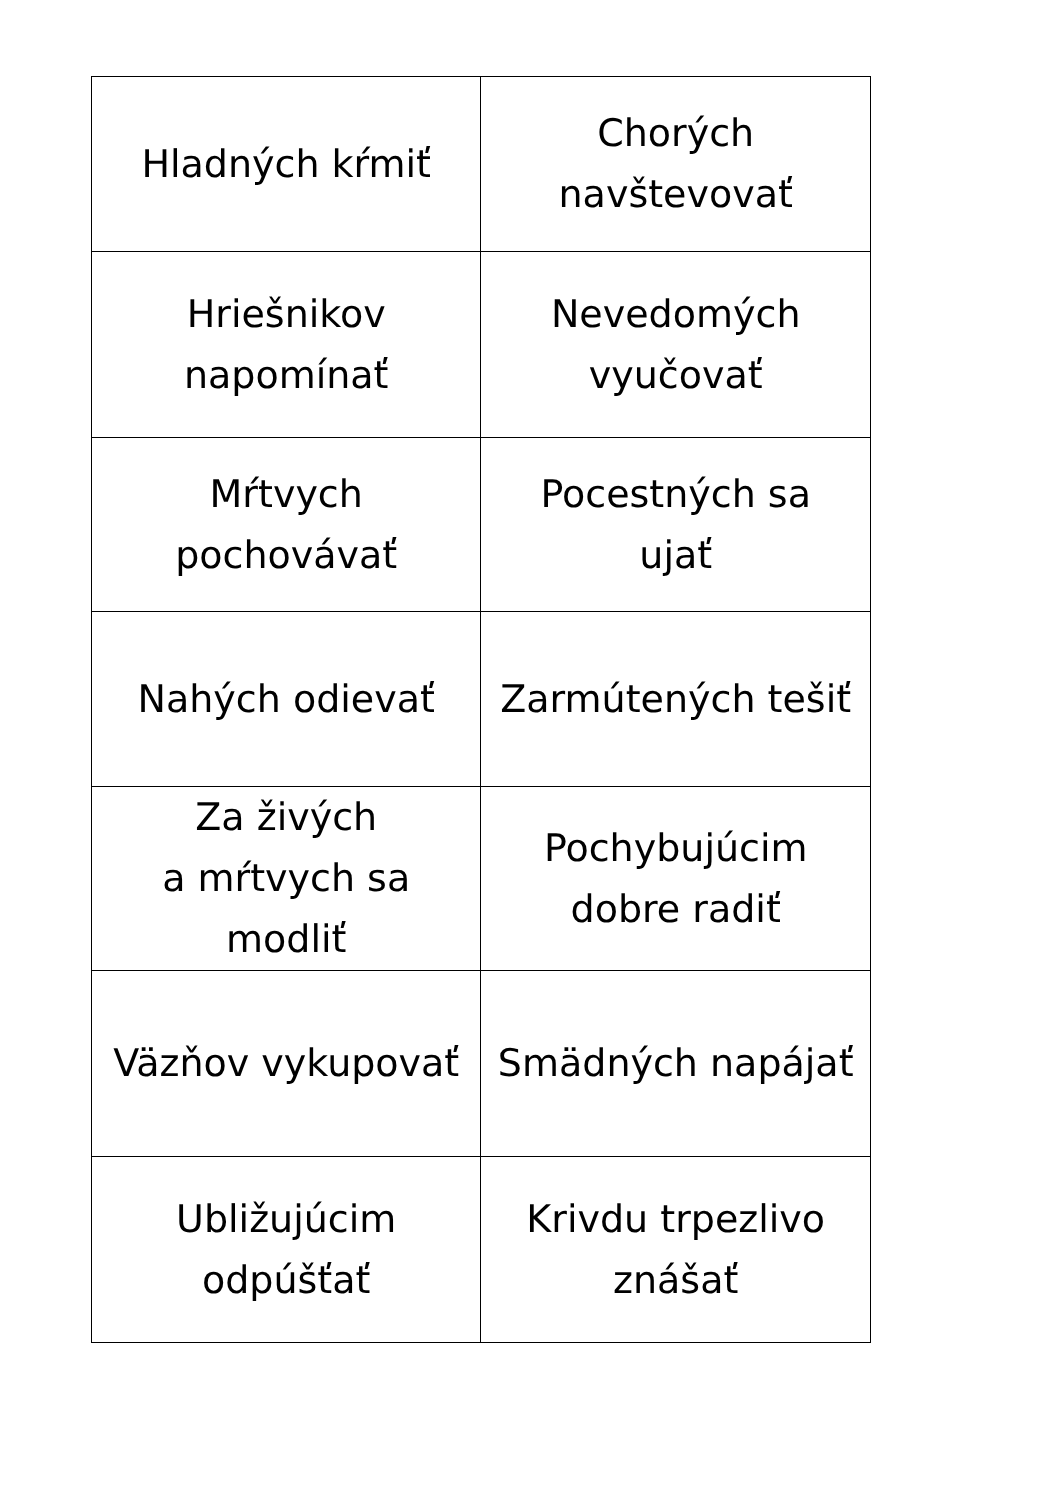| Hladných kŕmiť | Chorých navštevovať |
| Hriešnikov napomínať | Nevedomých vyučovať |
| Mŕtvych pochovávať | Pocestných sa ujať |
| Nahých odievať | Zarmútených tešiť |
| Za živých a mŕtvych sa modliť | Pochybujúcim dobre radiť |
| Väzňov vykupovať | Smädných napájať |
| Ubližujúcim odpúšťať | Krivdu trpezlivo znášať |